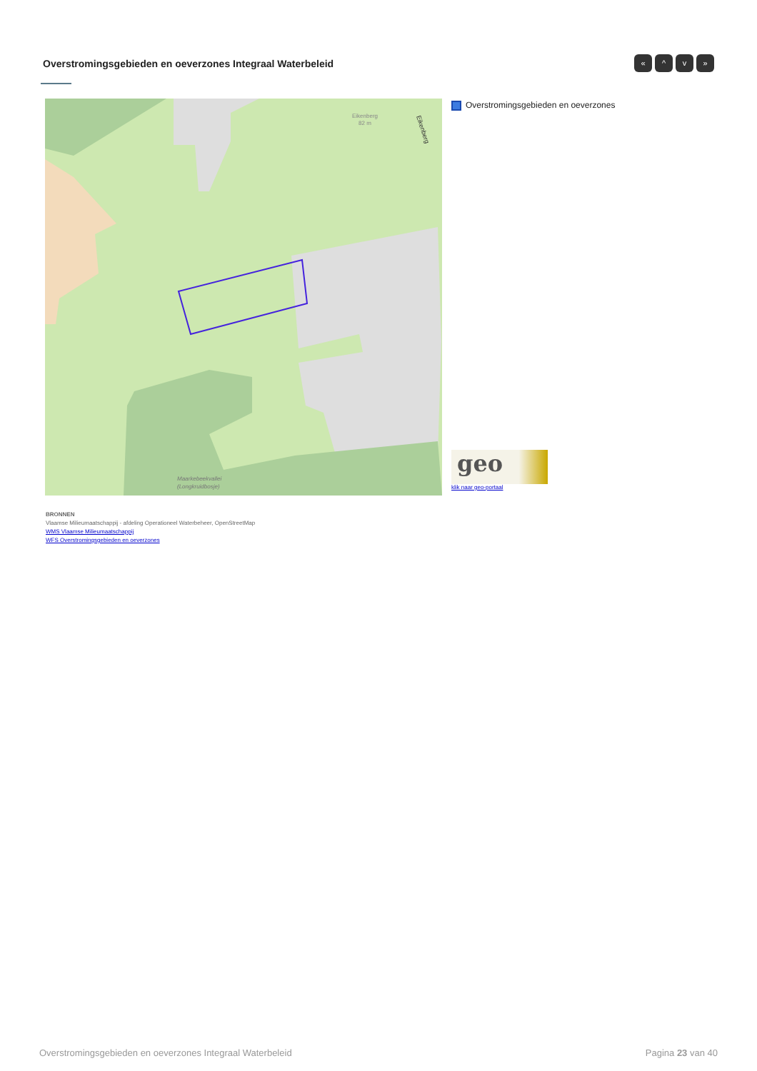Overstromingsgebieden en oeverzones Integraal Waterbeleid
« ^ v »
Eikenberg
82 m
Eikenberg
Maarkebeekvallei
(Longkruidbosje)
Overstromingsgebieden en oeverzones
geo
klik naar geo-portaal
BRONNEN
Vlaamse Milieumaatschappij - afdeling Operationeel Waterbeheer, OpenStreetMap
WMS Vlaamse Milieumaatschappij
WFS Overstromingsgebieden en oeverzones
Overstromingsgebieden en oeverzones Integraal Waterbeleid Pagina 23 van 40